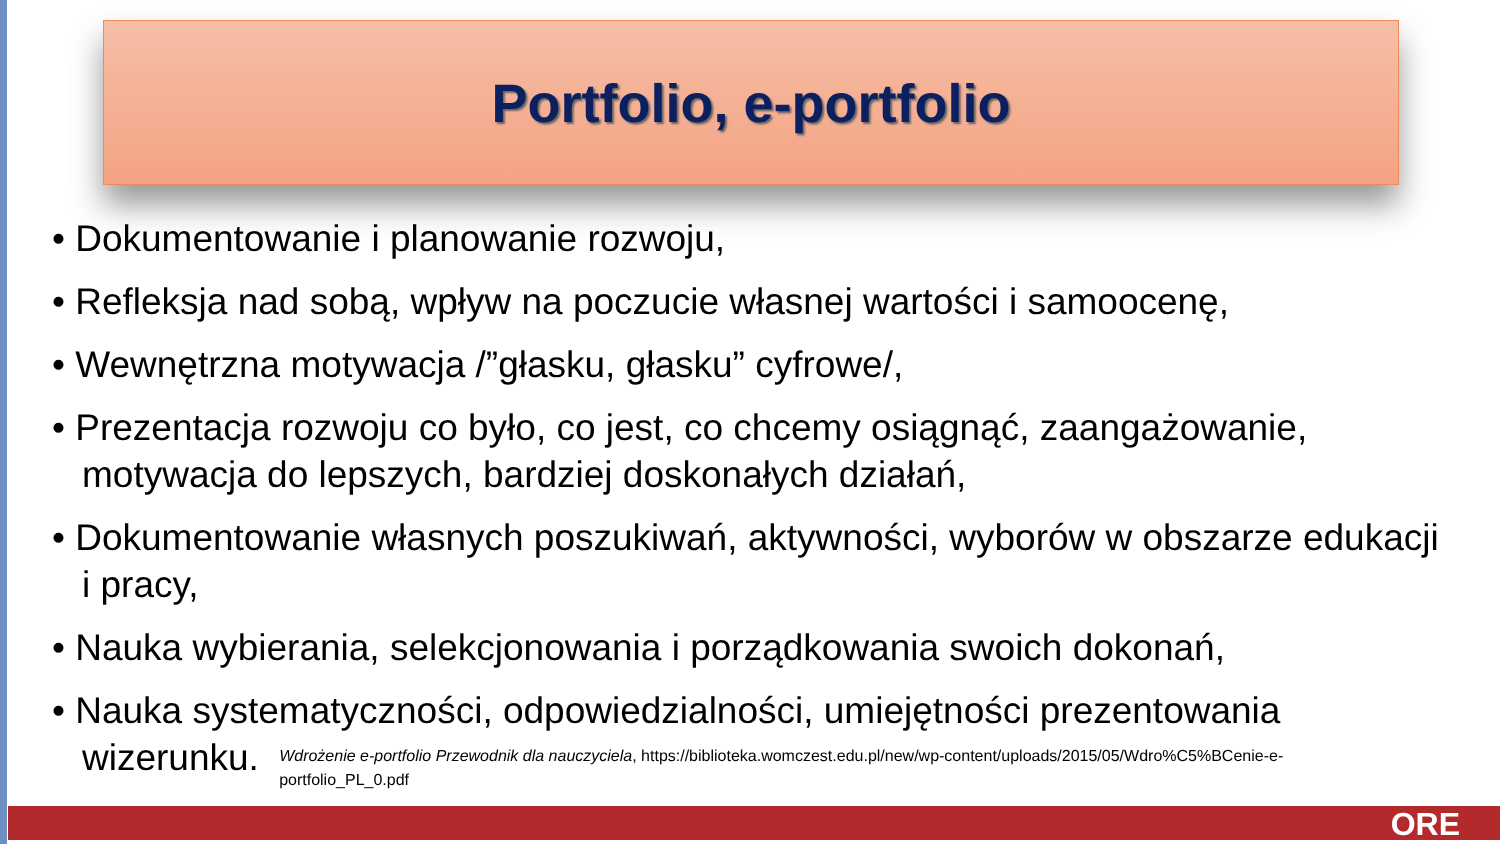Portfolio, e-portfolio
• Dokumentowanie i planowanie rozwoju,
• Refleksja nad sobą, wpływ na poczucie własnej wartości i samoocenę,
• Wewnętrzna motywacja /”głasku, głasku” cyfrowe/,
• Prezentacja rozwoju co było, co jest, co chcemy osiągnąć, zaangażowanie, motywacja do lepszych, bardziej doskonałych działań,
• Dokumentowanie własnych poszukiwań, aktywności, wyborów w obszarze edukacji i pracy,
• Nauka wybierania, selekcjonowania i porządkowania swoich dokonań,
• Nauka systematyczności, odpowiedzialności, umiejętności prezentowania wizerunku. Wdrożenie e-portfolio Przewodnik dla nauczyciela, https://biblioteka.womczest.edu.pl/new/wp-content/uploads/2015/05/Wdro%C5%BCenie-e-portfolio_PL_0.pdf
ORE